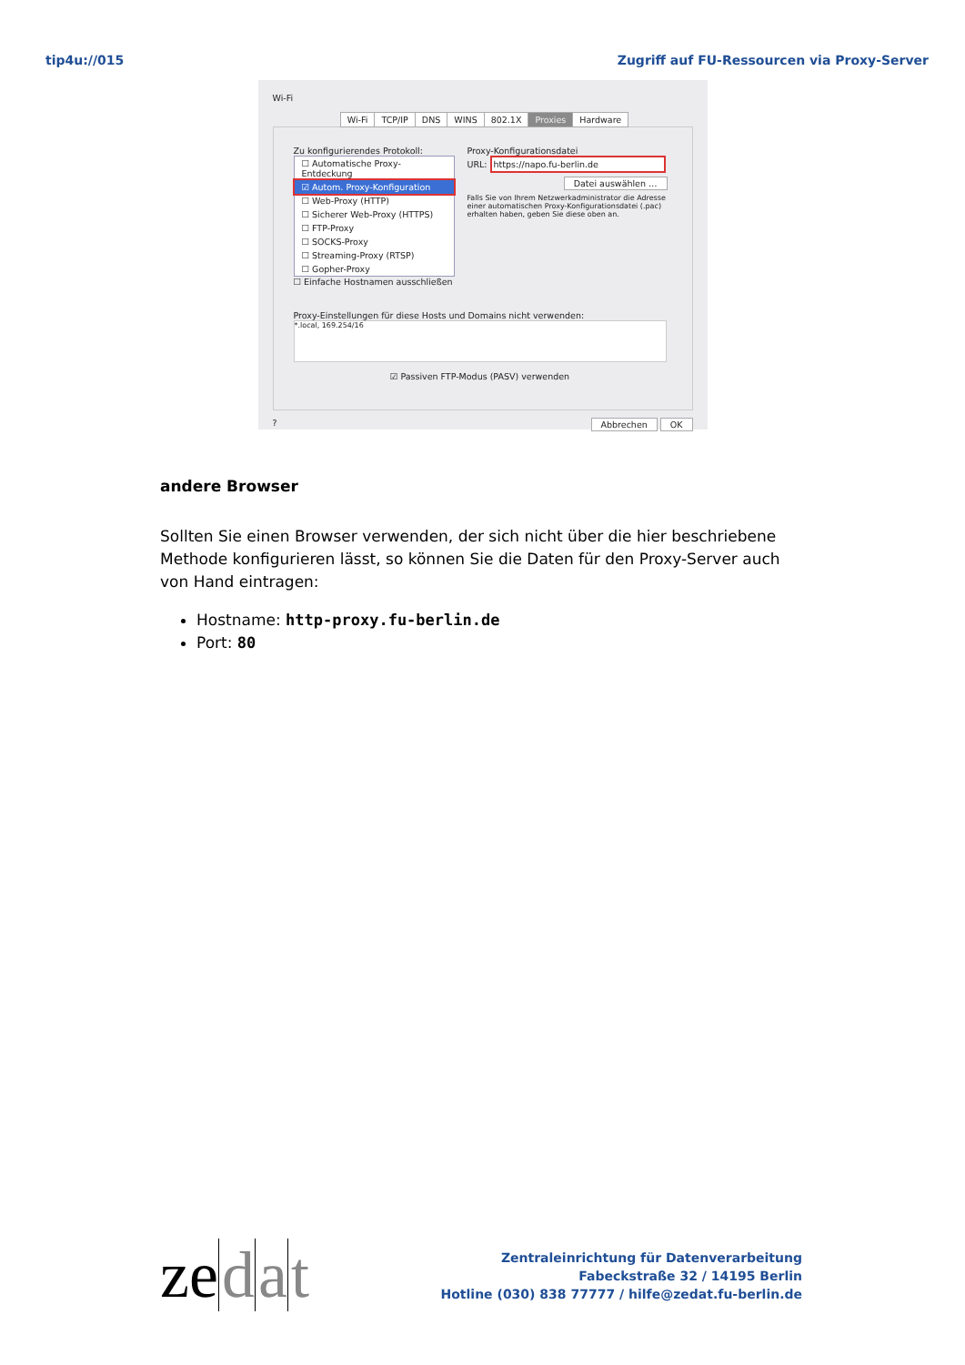tip4u://015 Zugriff auf FU-Ressourcen via Proxy-Server
Wi-Fi
Wi-Fi TCP/IP DNS WINS 802.1X Proxies Hardware
Zu konfigurierendes Protokoll:
☐ Automatische Proxy-Entdeckung
☑ Autom. Proxy-Konfiguration
☐ Web-Proxy (HTTP)
☐ Sicherer Web-Proxy (HTTPS)
☐ FTP-Proxy
☐ SOCKS-Proxy
☐ Streaming-Proxy (RTSP)
☐ Gopher-Proxy
☐ Einfache Hostnamen ausschließen
Proxy-Konfigurationsdatei
URL: https://napo.fu-berlin.de
Datei auswählen …
Falls Sie von Ihrem Netzwerkadministrator die Adresse einer automatischen Proxy-Konfigurationsdatei (.pac) erhalten haben, geben Sie diese oben an.
Proxy-Einstellungen für diese Hosts und Domains nicht verwenden:
*.local, 169.254/16
☑ Passiven FTP-Modus (PASV) verwenden
? Abbrechen OK
andere Browser
Sollten Sie einen Browser verwenden, der sich nicht über die hier beschriebene Methode konfigurieren lässt, so können Sie die Daten für den Proxy-Server auch von Hand eintragen:
Hostname: http-proxy.fu-berlin.de
Port: 80
ze d a t
Zentraleinrichtung für Datenverarbeitung
Fabeckstraße 32 / 14195 Berlin
Hotline (030) 838 77777 / hilfe@zedat.fu-berlin.de